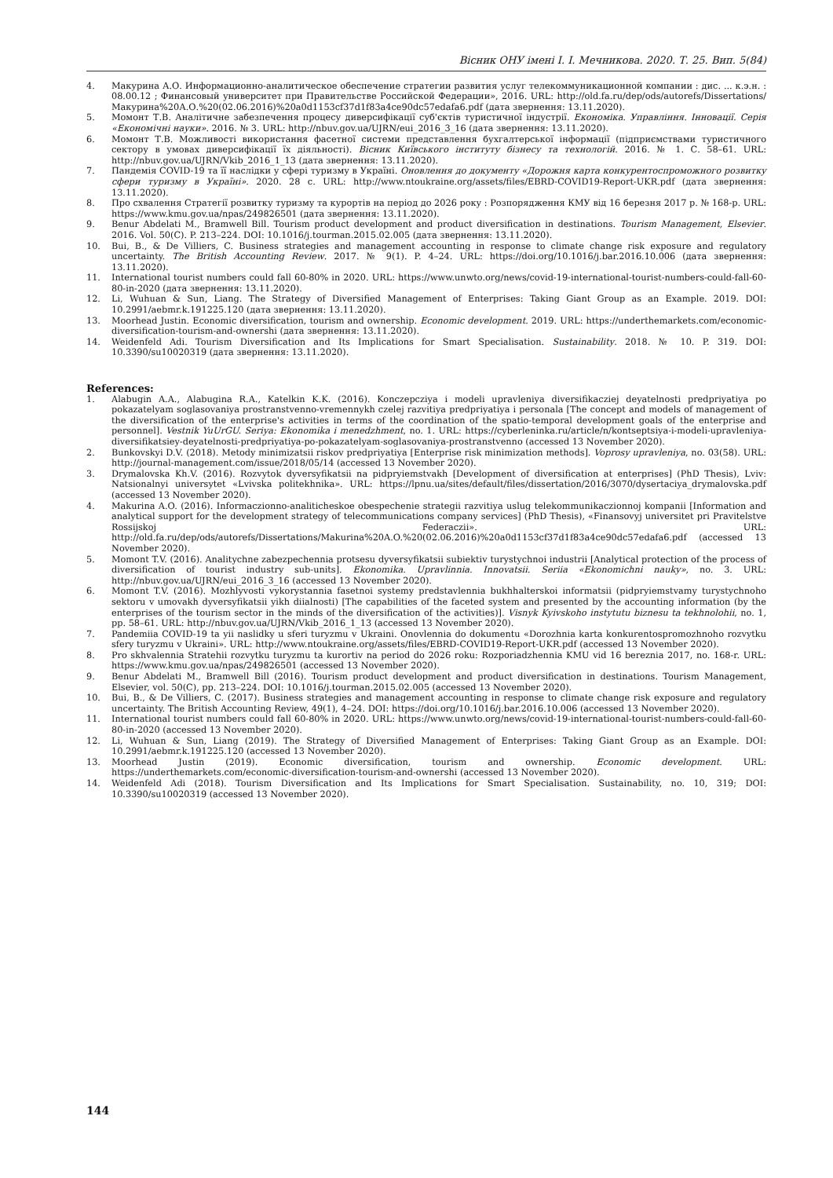Вісник ОНУ імені І. І. Мечникова. 2020. Т. 25. Вип. 5(84)
4. Макурина А.О. Информационно-аналитическое обеспечение стратегии развития услуг телекоммуникационной компании : дис. ... к.э.н. : 08.00.12 ; Финансовый университет при Правительстве Российской Федерации», 2016. URL: http://old.fa.ru/dep/ods/autorefs/Dissertations/Макурина%20А.О.%20(02.06.2016)%20a0d1153cf37d1f83a4ce90dc57edafa6.pdf (дата звернення: 13.11.2020).
5. Момонт Т.В. Аналітичне забезпечення процесу диверсифікації суб'єктів туристичної індустрії. Економіка. Управління. Інновації. Серія «Економічні науки». 2016. № 3. URL: http://nbuv.gov.ua/UJRN/eui_2016_3_16 (дата звернення: 13.11.2020).
6. Момонт Т.В. Можливості використання фасетної системи представлення бухгалтерської інформації (підприємствами туристичного сектору в умовах диверсифікації їх діяльності). Вісник Київського інституту бізнесу та технологій. 2016. № 1. С. 58–61. URL: http://nbuv.gov.ua/UJRN/Vkib_2016_1_13 (дата звернення: 13.11.2020).
7. Пандемія COVID-19 та її наслідки у сфері туризму в Україні. Оновлення до документу «Дорожня карта конкурентоспроможного розвитку сфери туризму в Україні». 2020. 28 с. URL: http://www.ntoukraine.org/assets/files/EBRD-COVID19-Report-UKR.pdf (дата звернення: 13.11.2020).
8. Про схвалення Стратегії розвитку туризму та курортів на період до 2026 року : Розпорядження КМУ від 16 березня 2017 р. № 168-р. URL: https://www.kmu.gov.ua/npas/249826501 (дата звернення: 13.11.2020).
9. Benur Abdelati M., Bramwell Bill. Tourism product development and product diversification in destinations. Tourism Management, Elsevier. 2016. Vol. 50(C). P. 213–224. DOI: 10.1016/j.tourman.2015.02.005 (дата звернення: 13.11.2020).
10. Bui, B., & De Villiers, C. Business strategies and management accounting in response to climate change risk exposure and regulatory uncertainty. The British Accounting Review. 2017. № 9(1). P. 4–24. URL: https://doi.org/10.1016/j.bar.2016.10.006 (дата звернення: 13.11.2020).
11. International tourist numbers could fall 60-80% in 2020. URL: https://www.unwto.org/news/covid-19-international-tourist-numbers-could-fall-60-80-in-2020 (дата звернення: 13.11.2020).
12. Li, Wuhuan & Sun, Liang. The Strategy of Diversified Management of Enterprises: Taking Giant Group as an Example. 2019. DOI: 10.2991/aebmr.k.191225.120 (дата звернення: 13.11.2020).
13. Moorhead Justin. Economic diversification, tourism and ownership. Economic development. 2019. URL: https://underthemarkets.com/economic-diversification-tourism-and-ownershi (дата звернення: 13.11.2020).
14. Weidenfeld Adi. Tourism Diversification and Its Implications for Smart Specialisation. Sustainability. 2018. № 10. P. 319. DOI: 10.3390/su10020319 (дата звернення: 13.11.2020).
References:
1. Alabugin A.A., Alabugina R.A., Katelkin K.K. (2016). Konczepcziya i modeli upravleniya diversifikacziej deyatelnosti predpriyatiya po pokazatelyam soglasovaniya prostranstvenno-vremennykh czelej razvitiya predpriyatiya i personala [The concept and models of management of the diversification of the enterprise's activities in terms of the coordination of the spatio-temporal development goals of the enterprise and personnel]. Vestnik YuUrGU. Seriya: Ekonomika i menedzhment, no. 1. URL: https://cyberleninka.ru/article/n/kontseptsiya-i-modeli-upravleniya-diversifikatsiey-deyatelnosti-predpriyatiya-po-pokazatelyam-soglasovaniya-prostranstvenno (accessed 13 November 2020).
2. Bunkovskyi D.V. (2018). Metody minimizatsii riskov predpriyatiya [Enterprise risk minimization methods]. Voprosy upravleniya, no. 03(58). URL: http://journal-management.com/issue/2018/05/14 (accessed 13 November 2020).
3. Drymalovska Kh.V. (2016). Rozvytok dyversyfikatsii na pidpryiemstvakh [Development of diversification at enterprises] (PhD Thesis), Lviv: Natsionalnyi universytet «Lvivska politekhnika». URL: https://lpnu.ua/sites/default/files/dissertation/2016/3070/dysertaciya_drymalovska.pdf (accessed 13 November 2020).
4. Makurina A.O. (2016). Informaczionno-analiticheskoe obespechenie strategii razvitiya uslug telekommunikaczionnoj kompanii [Information and analytical support for the development strategy of telecommunications company services] (PhD Thesis), «Finansovyj universitet pri Pravitelstve Rossijskoj Federaczii». URL: http://old.fa.ru/dep/ods/autorefs/Dissertations/Makurina%20A.O.%20(02.06.2016)%20a0d1153cf37d1f83a4ce90dc57edafa6.pdf (accessed 13 November 2020).
5. Momont T.V. (2016). Analitychne zabezpechennia protsesu dyversyfikatsii subiektiv turystychnoi industrii [Analytical protection of the process of diversification of tourist industry sub-units]. Ekonomika. Upravlinnia. Innovatsii. Seriia «Ekonomichni nauky», no. 3. URL: http://nbuv.gov.ua/UJRN/eui_2016_3_16 (accessed 13 November 2020).
6. Momont T.V. (2016). Mozhlyvosti vykorystannia fasetnoi systemy predstavlennia bukhhalterskoi informatsii (pidpryiemstvamy turystychnoho sektoru v umovakh dyversyfikatsii yikh diialnosti) [The capabilities of the faceted system and presented by the accounting information (by the enterprises of the tourism sector in the minds of the diversification of the activities)]. Visnyk Kyivskoho instytutu biznesu ta tekhnolohii, no. 1, pp. 58–61. URL: http://nbuv.gov.ua/UJRN/Vkib_2016_1_13 (accessed 13 November 2020).
7. Pandemiia COVID-19 ta yii naslidky u sferi turyzmu v Ukraini. Onovlennia do dokumentu «Dorozhnia karta konkurentospromozhnoho rozvytku sfery turyzmu v Ukraini». URL: http://www.ntoukraine.org/assets/files/EBRD-COVID19-Report-UKR.pdf (accessed 13 November 2020).
8. Pro skhvalennia Stratehii rozvytku turyzmu ta kurortiv na period do 2026 roku: Rozporiadzhennia KMU vid 16 bereznia 2017, no. 168-r. URL: https://www.kmu.gov.ua/npas/249826501 (accessed 13 November 2020).
9. Benur Abdelati M., Bramwell Bill (2016). Tourism product development and product diversification in destinations. Tourism Management, Elsevier, vol. 50(C), pp. 213–224. DOI: 10.1016/j.tourman.2015.02.005 (accessed 13 November 2020).
10. Bui, B., & De Villiers, C. (2017). Business strategies and management accounting in response to climate change risk exposure and regulatory uncertainty. The British Accounting Review, 49(1), 4–24. DOI: https://doi.org/10.1016/j.bar.2016.10.006 (accessed 13 November 2020).
11. International tourist numbers could fall 60-80% in 2020. URL: https://www.unwto.org/news/covid-19-international-tourist-numbers-could-fall-60-80-in-2020 (accessed 13 November 2020).
12. Li, Wuhuan & Sun, Liang (2019). The Strategy of Diversified Management of Enterprises: Taking Giant Group as an Example. DOI: 10.2991/aebmr.k.191225.120 (accessed 13 November 2020).
13. Moorhead Justin (2019). Economic diversification, tourism and ownership. Economic development. URL: https://underthemarkets.com/economic-diversification-tourism-and-ownershi (accessed 13 November 2020).
14. Weidenfeld Adi (2018). Tourism Diversification and Its Implications for Smart Specialisation. Sustainability, no. 10, 319; DOI: 10.3390/su10020319 (accessed 13 November 2020).
144